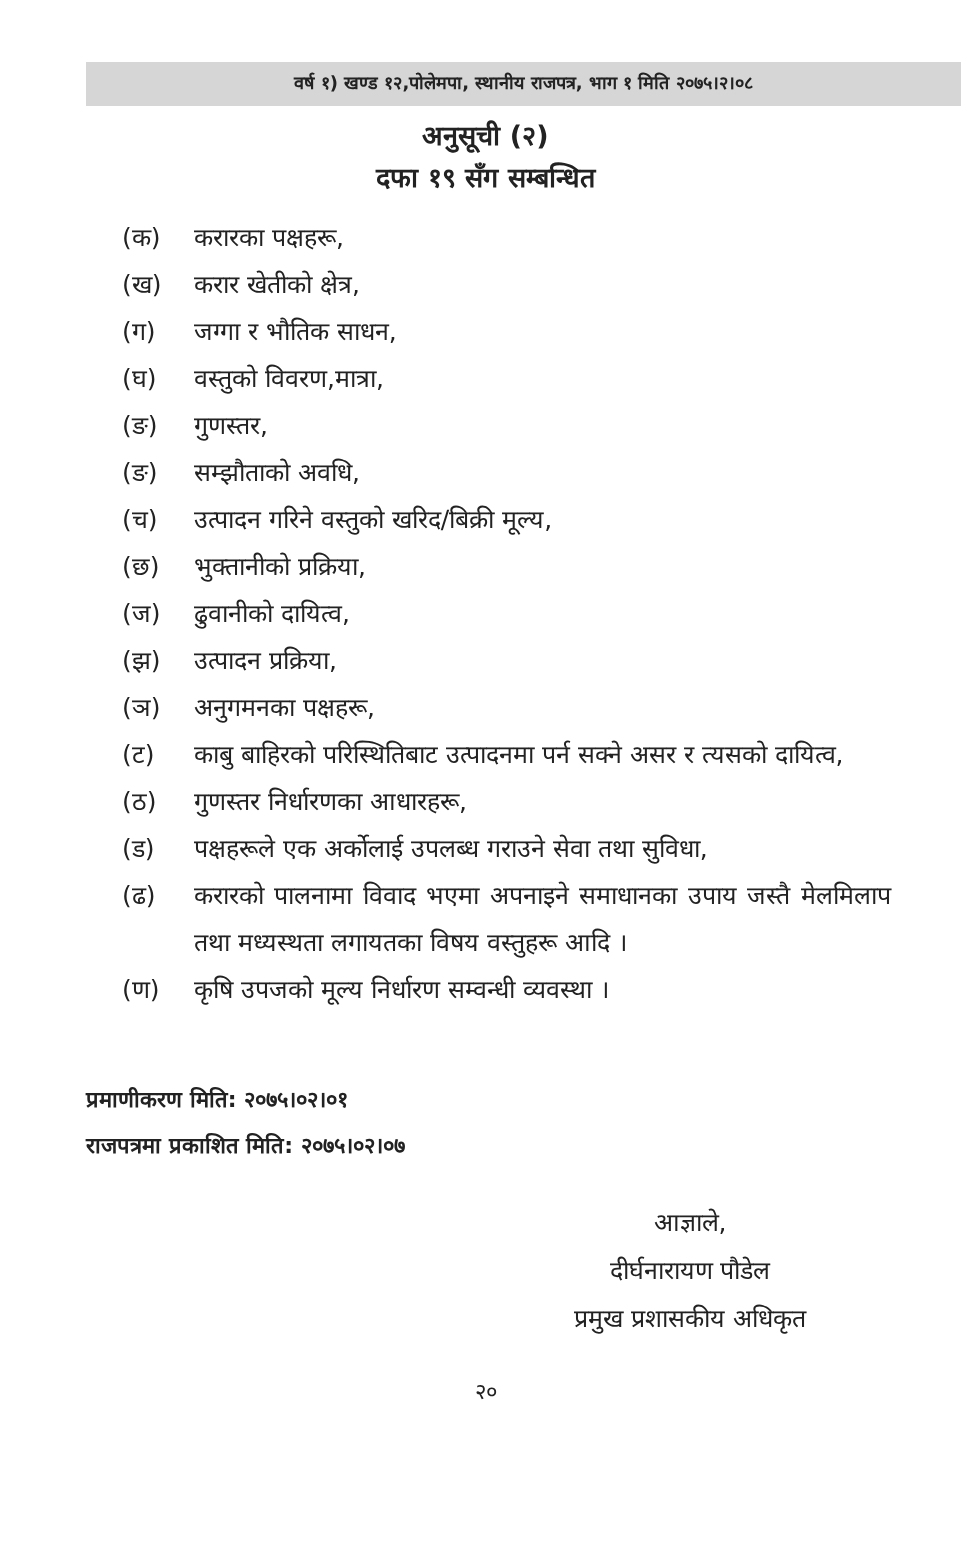वर्ष १) खण्ड १२,पोलेमपा, स्थानीय राजपत्र, भाग १ मिति २०७५।२।०८
अनुसूची (२)
दफा १९ सँग सम्बन्धित
(क) करारका पक्षहरू,
(ख) करार खेतीको क्षेत्र,
(ग) जग्गा र भौतिक साधन,
(घ) वस्तुको विवरण,मात्रा,
(ङ) गुणस्तर,
(ङ) सम्झौताको अवधि,
(च) उत्पादन गरिने वस्तुको खरिद/बिक्री मूल्य,
(छ) भुक्तानीको प्रक्रिया,
(ज) ढुवानीको दायित्व,
(झ) उत्पादन प्रक्रिया,
(ञ) अनुगमनका पक्षहरू,
(ट) काबु बाहिरको परिस्थितिबाट उत्पादनमा पर्न सक्ने असर र त्यसको दायित्व,
(ठ) गुणस्तर निर्धारणका आधारहरू,
(ड) पक्षहरूले एक अर्कोलाई उपलब्ध गराउने सेवा तथा सुविधा,
(ढ) करारको पालनामा विवाद भएमा अपनाइने समाधानका उपाय जस्तै मेलमिलाप तथा मध्यस्थता लगायतका विषय वस्तुहरू आदि ।
(ण) कृषि उपजको मूल्य निर्धारण सम्वन्धी व्यवस्था ।
प्रमाणीकरण मिति: २०७५।०२।०१
राजपत्रमा प्रकाशित मिति: २०७५।०२।०७
आज्ञाले,
दीर्घनारायण पौडेल
प्रमुख प्रशासकीय अधिकृत
२०